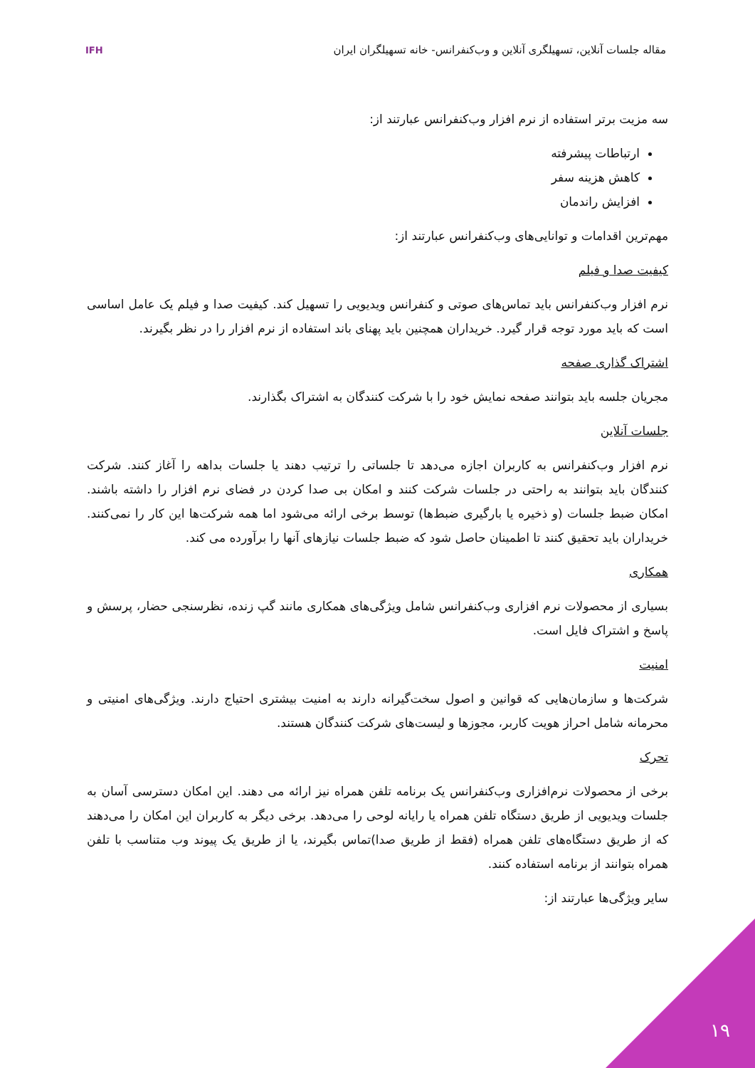مقاله جلسات آنلاین، تسهیلگری آنلاین و وب‌کنفرانس- خانه تسهیلگران ایران
IFH
سه مزیت برتر استفاده از نرم افزار وب‌کنفرانس عبارتند از:
ارتباطات پیشرفته
کاهش هزینه سفر
افزایش راندمان
مهم‌ترین اقدامات و توانایی‌های وب‌کنفرانس عبارتند از:
کیفیت صدا و فیلم
نرم افزار وب‌کنفرانس باید تماس‌های صوتی و کنفرانس ویدیویی را تسهیل کند. کیفیت صدا و فیلم یک عامل اساسی است که باید مورد توجه قرار گیرد. خریداران همچنین باید پهنای باند استفاده از نرم افزار را در نظر بگیرند.
اشتراک گذاری صفحه
مجریان جلسه باید بتوانند صفحه نمایش خود را با شرکت کنندگان به اشتراک بگذارند.
جلسات آنلاین
نرم افزار وب‌کنفرانس به کاربران اجازه می‌دهد تا جلساتی را ترتیب دهند یا جلسات بداهه را آغاز کنند. شرکت کنندگان باید بتوانند به راحتی در جلسات شرکت کنند و امکان بی صدا کردن در فضای نرم افزار را داشته باشند. امکان ضبط جلسات (و ذخیره یا بارگیری ضبط‌ها) توسط برخی ارائه می‌شود اما همه شرکت‌ها این کار را نمی‌کنند. خریداران باید تحقیق کنند تا اطمینان حاصل شود که ضبط جلسات نیازهای آنها را برآورده می کند.
همکاری
بسیاری از محصولات نرم افزاری وب‌کنفرانس شامل ویژگی‌های همکاری مانند گپ زنده، نظرسنجی حضار، پرسش و پاسخ و اشتراک فایل است.
امنیت
شرکت‌ها و سازمان‌هایی که قوانین و اصول سخت‌گیرانه دارند به امنیت بیشتری احتیاج دارند. ویژگی‌های امنیتی و محرمانه شامل احراز هویت کاربر، مجوزها و لیست‌های شرکت کنندگان هستند.
تحرک
برخی از محصولات نرم‌افزاری وب‌کنفرانس یک برنامه تلفن همراه نیز ارائه می دهند. این امکان دسترسی آسان به جلسات ویدیویی از طریق دستگاه تلفن همراه یا رایانه لوحی را می‌دهد. برخی دیگر به کاربران این امکان را می‌دهند که از طریق دستگاه‌های تلفن همراه (فقط از طریق صدا)تماس بگیرند، یا از طریق یک پیوند وب متناسب با تلفن همراه بتوانند از برنامه استفاده کنند.
سایر ویژگی‌ها عبارتند از:
۱۹